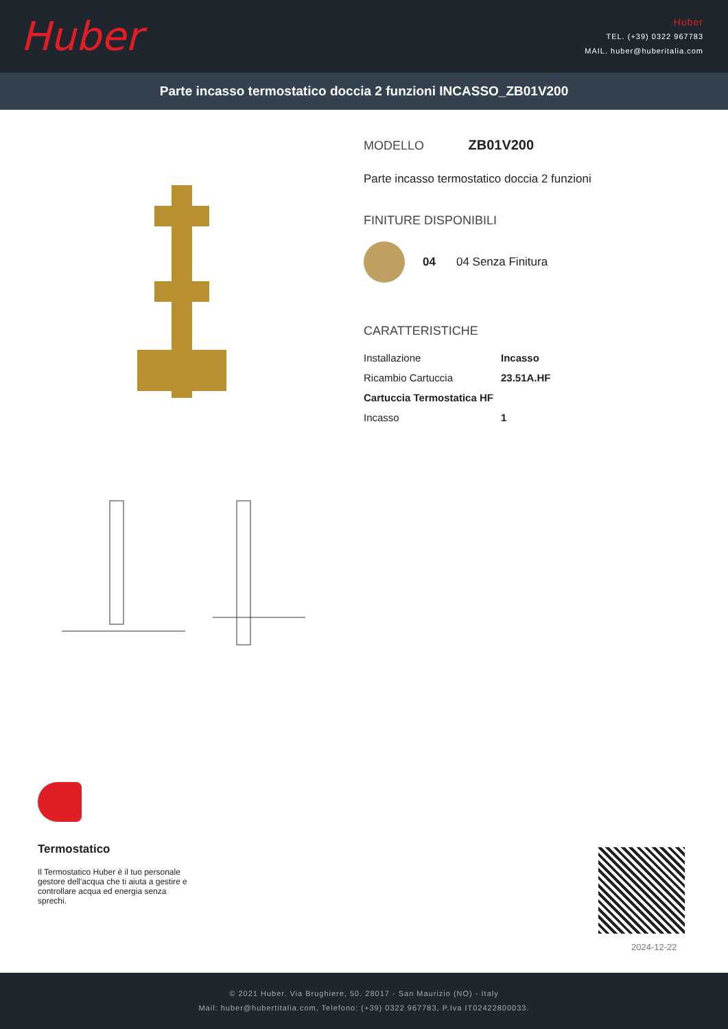Huber
Huber
TEL. (+39) 0322 967783
MAIL. huber@huberitalia.com
Parte incasso termostatico doccia 2 funzioni INCASSO_ZB01V200
MODELLO ZB01V200
Parte incasso termostatico doccia 2 funzioni
FINITURE DISPONIBILI
04 04 Senza Finitura
CARATTERISTICHE
| Installazione | Incasso |
| Ricambio Cartuccia | 23.51A.HF |
| Cartuccia Termostatica HF | |
| Incasso | 1 |
Termostatico
Il Termostatico Huber è il tuo personale gestore dell'acqua che ti aiuta a gestire e controllare acqua ed energia senza sprechi.
2024-12-22
© 2021 Huber. Via Brughiere, 50. 28017 - San Maurizio (NO) - Italy
Mail: huber@hubertitalia.com, Telefono: (+39) 0322 967783, P.Iva IT02422800033.